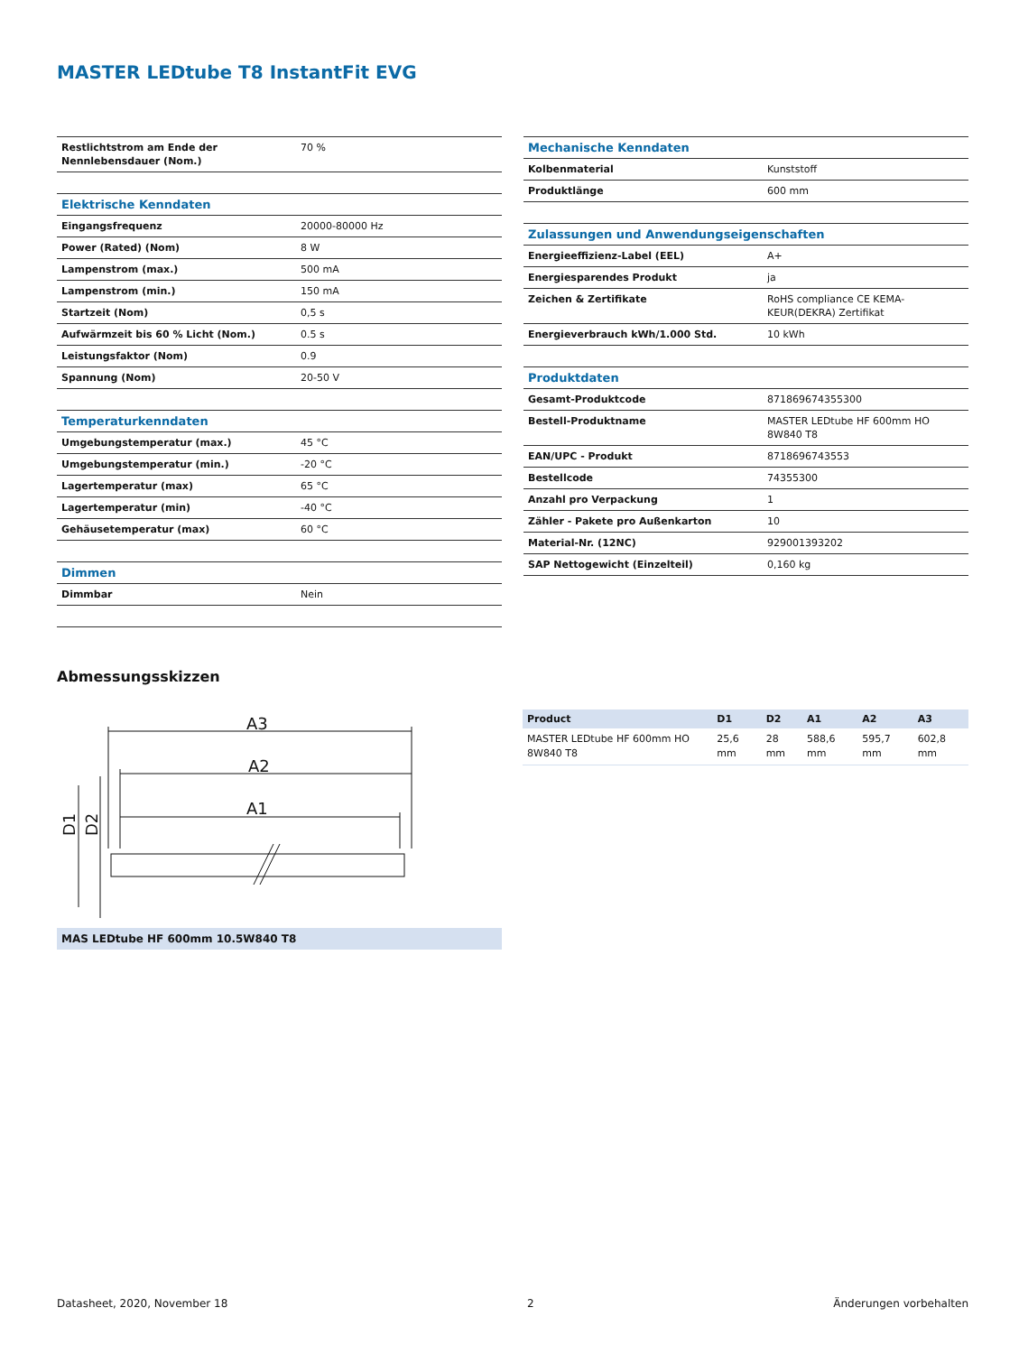MASTER LEDtube T8 InstantFit EVG
| Restlichtstrom am Ende der Nennlebensdauer (Nom.) | 70 % |
| Elektrische Kenndaten | |
| Eingangsfrequenz | 20000-80000 Hz |
| Power (Rated) (Nom) | 8 W |
| Lampenstrom (max.) | 500 mA |
| Lampenstrom (min.) | 150 mA |
| Startzeit (Nom) | 0,5 s |
| Aufwärmzeit bis 60 % Licht (Nom.) | 0.5 s |
| Leistungsfaktor (Nom) | 0.9 |
| Spannung (Nom) | 20-50 V |
| Temperaturkenndaten | |
| Umgebungstemperatur (max.) | 45 °C |
| Umgebungstemperatur (min.) | -20 °C |
| Lagertemperatur (max) | 65 °C |
| Lagertemperatur (min) | -40 °C |
| Gehäusetemperatur (max) | 60 °C |
| Dimmen | |
| Dimmbar | Nein |
| Mechanische Kenndaten | |
| Kolbenmaterial | Kunststoff |
| Produktlänge | 600 mm |
| Zulassungen und Anwendungseigenschaften | |
| Energieeffizienz-Label (EEL) | A+ |
| Energiesparendes Produkt | ja |
| Zeichen & Zertifikate | RoHS compliance CE KEMA-KEUR(DEKRA) Zertifikat |
| Energieverbrauch kWh/1.000 Std. | 10 kWh |
| Produktdaten | |
| Gesamt-Produktcode | 871869674355300 |
| Bestell-Produktname | MASTER LEDtube HF 600mm HO 8W840 T8 |
| EAN/UPC - Produkt | 8718696743553 |
| Bestellcode | 74355300 |
| Anzahl pro Verpackung | 1 |
| Zähler - Pakete pro Außenkarton | 10 |
| Material-Nr. (12NC) | 929001393202 |
| SAP Nettogewicht (Einzelteil) | 0,160 kg |
Abmessungsskizzen
A3
A2
A1
D1
D2
MAS LEDtube HF 600mm 10.5W840 T8
| Product | D1 | D2 | A1 | A2 | A3 |
| --- | --- | --- | --- | --- | --- |
| MASTER LEDtube HF 600mm HO 8W840 T8 | 25,6 mm | 28 mm | 588,6 mm | 595,7 mm | 602,8 mm |
Datasheet, 2020, November 18 2 Änderungen vorbehalten